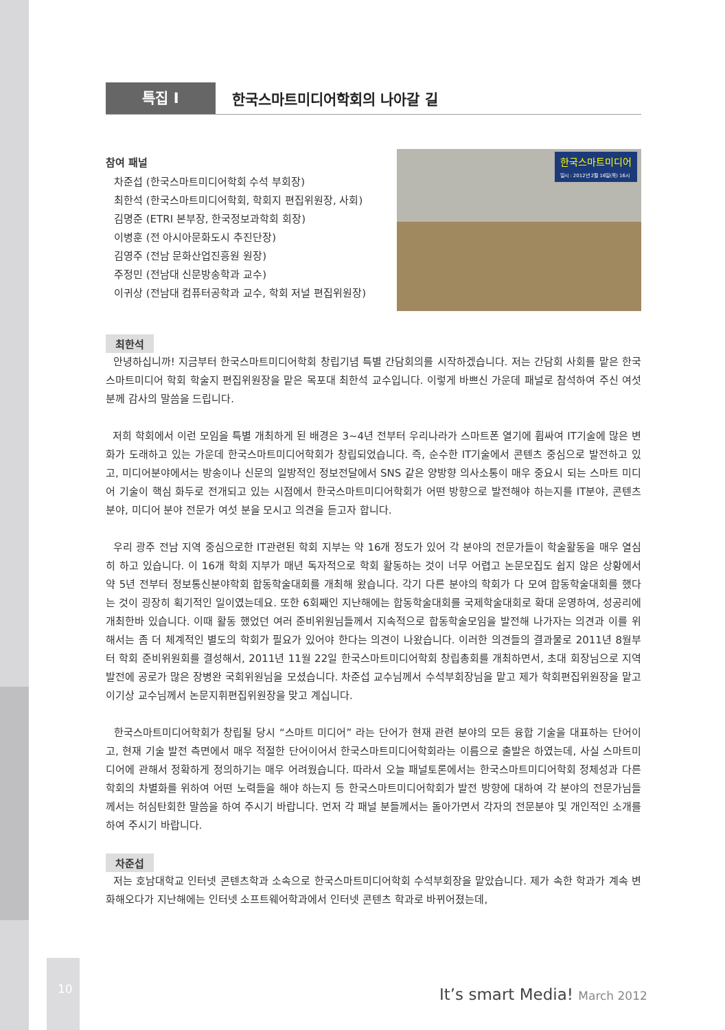10
특집 I
한국스마트미디어학회의 나아갈 길
참여 패널
차준섭 (한국스마트미디어학회 수석 부회장)
최한석 (한국스마트미디어학회, 학회지 편집위원장, 사회)
김명준 (ETRI 본부장, 한국정보과학회 회장)
이병훈 (전 아시아문화도시 추진단장)
김영주 (전남 문화산업진흥원 원장)
주정민 (전남대 신문방송학과 교수)
이귀상 (전남대 컴퓨터공학과 교수, 학회 저널 편집위원장)
한국스마트미디어
일시 : 2012년 2월 16일(목) 16시
최한석
안녕하십니까! 지금부터 한국스마트미디어학회 창립기념 특별 간담회의를 시작하겠습니다. 저는 간담회 사회를 맡은 한국스마트미디어 학회 학술지 편집위원장을 맡은 목포대 최한석 교수입니다. 이렇게 바쁘신 가운데 패널로 참석하여 주신 여섯 분께 감사의 말씀을 드립니다.
저희 학회에서 이런 모임을 특별 개최하게 된 배경은 3~4년 전부터 우리나라가 스마트폰 열기에 휩싸여 IT기술에 많은 변화가 도래하고 있는 가운데 한국스마트미디어학회가 창립되었습니다. 즉, 순수한 IT기술에서 콘텐츠 중심으로 발전하고 있고, 미디어분야에서는 방송이나 신문의 일방적인 정보전달에서 SNS 같은 양방향 의사소통이 매우 중요시 되는 스마트 미디어 기술이 핵심 화두로 전개되고 있는 시점에서 한국스마트미디어학회가 어떤 방향으로 발전해야 하는지를 IT분야, 콘텐츠 분야, 미디어 분야 전문가 여섯 분을 모시고 의견을 듣고자 합니다.
우리 광주 전남 지역 중심으로한 IT관련된 학회 지부는 약 16개 정도가 있어 각 분야의 전문가들이 학술활동을 매우 열심히 하고 있습니다. 이 16개 학회 지부가 매년 독자적으로 학회 활동하는 것이 너무 어렵고 논문모집도 쉽지 않은 상황에서 약 5년 전부터 정보통신분야학회 합동학술대회를 개최해 왔습니다. 각기 다른 분야의 학회가 다 모여 합동학술대회를 했다는 것이 굉장히 획기적인 일이였는데요. 또한 6회째인 지난해에는 합동학술대회를 국제학술대회로 확대 운영하여, 성공리에 개최한바 있습니다. 이때 활동 했었던 여러 준비위원님들께서 지속적으로 합동학술모임을 발전해 나가자는 의견과 이를 위해서는 좀 더 체계적인 별도의 학회가 필요가 있어야 한다는 의견이 나왔습니다. 이러한 의견들의 결과물로 2011년 8월부터 학회 준비위원회를 결성해서, 2011년 11월 22일 한국스마트미디어학회 창립총회를 개최하면서, 초대 회장님으로 지역발전에 공로가 많은 장병완 국회위원님을 모셨습니다. 차준섭 교수님께서 수석부회장님을 맡고 제가 학회편집위원장을 맡고 이기상 교수님께서 논문지휘편집위원장을 맞고 계십니다.
한국스마트미디어학회가 창립될 당시 “스마트 미디어” 라는 단어가 현재 관련 분야의 모든 융합 기술을 대표하는 단어이고, 현재 기술 발전 측면에서 매우 적절한 단어이어서 한국스마트미디어학회라는 이름으로 출발은 하였는데, 사실 스마트미디어에 관해서 정확하게 정의하기는 매우 어려웠습니다. 따라서 오늘 패널토론에서는 한국스마트미디어학회 정체성과 다른 학회의 차별화를 위하여 어떤 노력들을 해야 하는지 등 한국스마트미디어학회가 발전 방향에 대하여 각 분야의 전문가님들께서는 허심탄회한 말씀을 하여 주시기 바랍니다. 먼저 각 패널 분들께서는 돌아가면서 각자의 전문분야 및 개인적인 소개를 하여 주시기 바랍니다.
차준섭
저는 호남대학교 인터넷 콘텐츠학과 소속으로 한국스마트미디어학회 수석부회장을 맡았습니다. 제가 속한 학과가 계속 변화해오다가 지난해에는 인터넷 소프트웨어학과에서 인터넷 콘텐츠 학과로 바뀌어졌는데,
It’s smart Media! March 2012